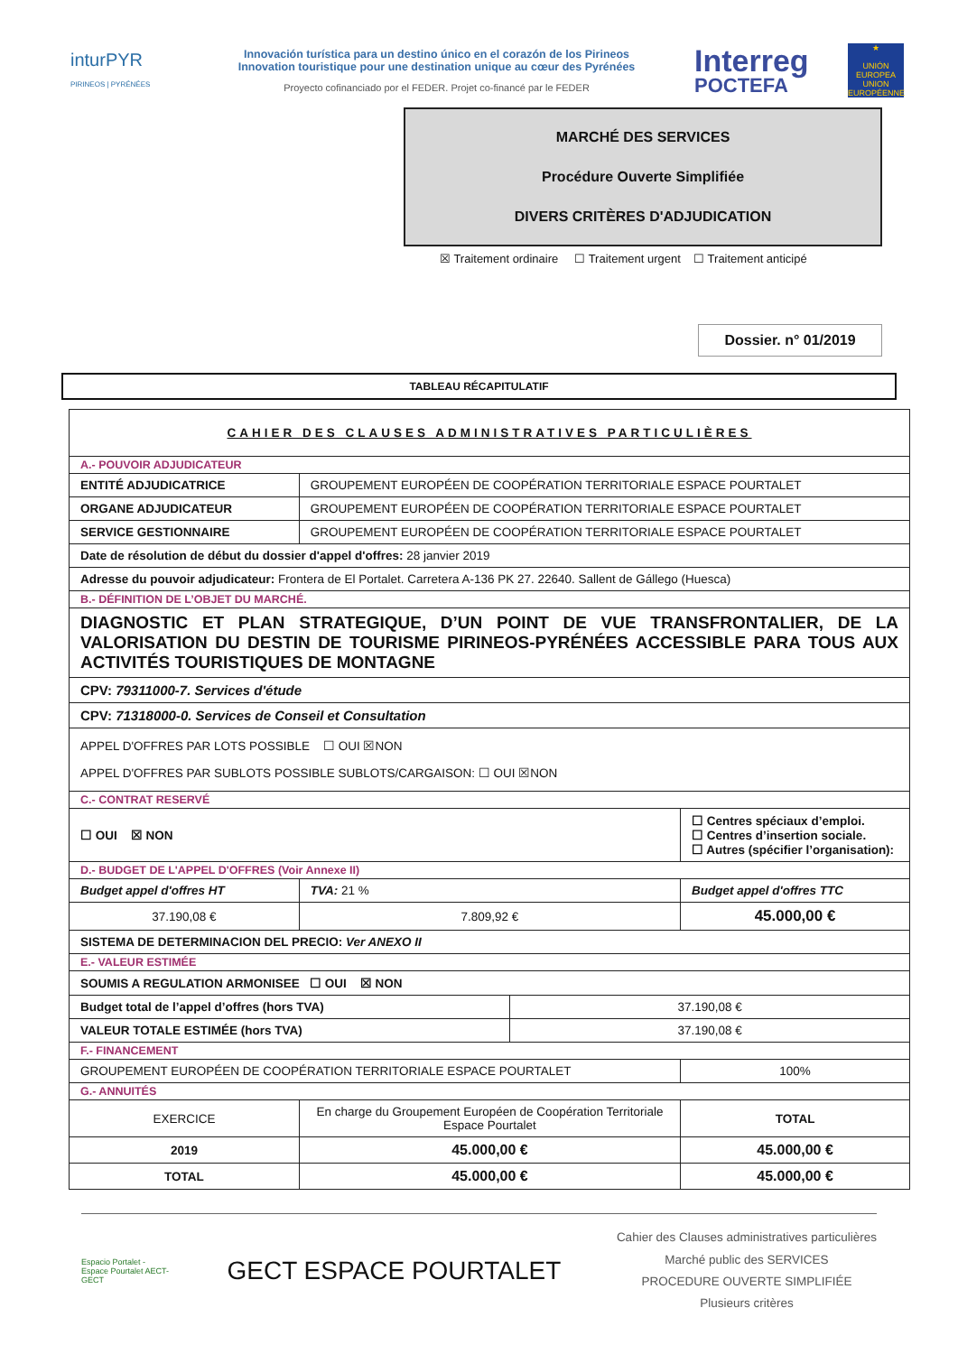inturPYR
PIRINEOS | PYRÉNÉES
Innovación turística para un destino único en el corazón de los Pirineos
Innovation touristique pour une destination unique au cœur des Pyrénées
Proyecto cofinanciado por el FEDER. Projet co-financé par le FEDER
Interreg
POCTEFA
★
UNIÓN EUROPEA UNION EUROPÉENNE
MARCHÉ DES SERVICES
Procédure Ouverte Simplifiée
DIVERS CRITÈRES D'ADJUDICATION
☒ Traitement ordinaire ☐ Traitement urgent ☐ Traitement anticipé
Dossier. n° 01/2019
TABLEAU RÉCAPITULATIF
| CAHIER DES CLAUSES ADMINISTRATIVES PARTICULIÈRES | | | | | |
| A.- POUVOIR ADJUDICATEUR | | | | | |
| ENTITÉ ADJUDICATRICE | | GROUPEMENT EUROPÉEN DE COOPÉRATION TERRITORIALE ESPACE POURTALET | | | |
| ORGANE ADJUDICATEUR | | GROUPEMENT EUROPÉEN DE COOPÉRATION TERRITORIALE ESPACE POURTALET | | | |
| SERVICE GESTIONNAIRE | | GROUPEMENT EUROPÉEN DE COOPÉRATION TERRITORIALE ESPACE POURTALET | | | |
| Date de résolution de début du dossier d'appel d'offres: 28 janvier 2019 | | | | | |
| Adresse du pouvoir adjudicateur: Frontera de El Portalet. Carretera A-136 PK 27. 22640. Sallent de Gállego (Huesca) | | | | | |
| B.- DÉFINITION DE L’OBJET DU MARCHÉ. | | | | | |
| DIAGNOSTIC ET PLAN STRATEGIQUE, D’UN POINT DE VUE TRANSFRONTALIER, DE LA VALORISATION DU DESTIN DE TOURISME PIRINEOS-PYRÉNÉES ACCESSIBLE PARA TOUS AUX ACTIVITÉS TOURISTIQUES DE MONTAGNE | | | | | |
| CPV: 79311000-7. Services d'étude | | | | | |
| CPV: 71318000-0. Services de Conseil et Consultation | | | | | |
| APPEL D'OFFRES PAR LOTS POSSIBLE ☐ OUI ☒NON APPEL D'OFFRES PAR SUBLOTS POSSIBLE SUBLOTS/CARGAISON: ☐ OUI ☒NON | | | | | |
| C.- CONTRAT RESERVÉ | | | | | |
| ☐ OUI ☒ NON | | | | ☐ Centres spéciaux d’emploi. ☐ Centres d’insertion sociale. ☐ Autres (spécifier l’organisation): | |
| D.- BUDGET DE L'APPEL D'OFFRES (Voir Annexe II) | | | | | |
| Budget appel d'offres HT | | TVA: 21 % | | Budget appel d'offres TTC | |
| 37.190,08 € | | 7.809,92 € | | 45.000,00 € | |
| SISTEMA DE DETERMINACION DEL PRECIO: Ver ANEXO II | | | | | |
| E.- VALEUR ESTIMÉE | | | | | |
| SOUMIS A REGULATION ARMONISEE ☐ OUI ☒ NON | | | | | |
| Budget total de l’appel d’offres (hors TVA) | | | 37.190,08 € | | |
| VALEUR TOTALE ESTIMÉE (hors TVA) | | | 37.190,08 € | | |
| F.- FINANCEMENT | | | | | |
| GROUPEMENT EUROPÉEN DE COOPÉRATION TERRITORIALE ESPACE POURTALET | | | | | 100% |
| G.- ANNUITÉS | | | | | |
| EXERCICE | En charge du Groupement Européen de Coopération Territoriale Espace Pourtalet | | | | TOTAL |
| 2019 | 45.000,00 € | | | | 45.000,00 € |
| TOTAL | 45.000,00 € | | | | 45.000,00 € |
Espacio Portalet - Espace Pourtalet AECT-GECT
GECT ESPACE POURTALET
Cahier des Clauses administratives particulières
Marché public des SERVICES
PROCEDURE OUVERTE SIMPLIFIÉE
Plusieurs critères